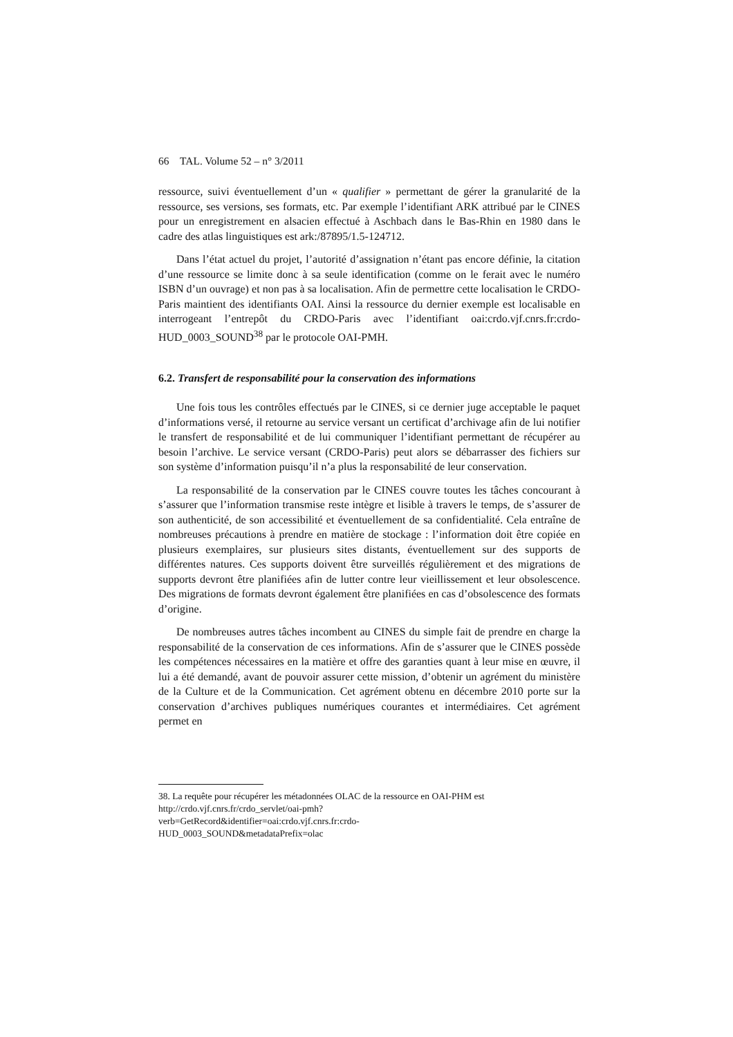66 TAL. Volume 52 – n° 3/2011
ressource, suivi éventuellement d’un « qualifier » permettant de gérer la granularité de la ressource, ses versions, ses formats, etc. Par exemple l’identifiant ARK attribué par le CINES pour un enregistrement en alsacien effectué à Aschbach dans le Bas-Rhin en 1980 dans le cadre des atlas linguistiques est ark:/87895/1.5-124712.
Dans l’état actuel du projet, l’autorité d’assignation n’étant pas encore définie, la citation d’une ressource se limite donc à sa seule identification (comme on le ferait avec le numéro ISBN d’un ouvrage) et non pas à sa localisation. Afin de permettre cette localisation le CRDO-Paris maintient des identifiants OAI. Ainsi la ressource du dernier exemple est localisable en interrogeant l’entrepôt du CRDO-Paris avec l’identifiant oai:crdo.vjf.cnrs.fr:crdo-HUD_0003_SOUND<sup>38</sup> par le protocole OAI-PMH.
6.2. Transfert de responsabilité pour la conservation des informations
Une fois tous les contrôles effectués par le CINES, si ce dernier juge acceptable le paquet d’informations versé, il retourne au service versant un certificat d’archivage afin de lui notifier le transfert de responsabilité et de lui communiquer l’identifiant permettant de récupérer au besoin l’archive. Le service versant (CRDO-Paris) peut alors se débarrasser des fichiers sur son système d’information puisqu’il n’a plus la responsabilité de leur conservation.
La responsabilité de la conservation par le CINES couvre toutes les tâches concourant à s’assurer que l’information transmise reste intègre et lisible à travers le temps, de s’assurer de son authenticité, de son accessibilité et éventuellement de sa confidentialité. Cela entraîne de nombreuses précautions à prendre en matière de stockage : l’information doit être copiée en plusieurs exemplaires, sur plusieurs sites distants, éventuellement sur des supports de différentes natures. Ces supports doivent être surveillés régulièrement et des migrations de supports devront être planifiées afin de lutter contre leur vieillissement et leur obsolescence. Des migrations de formats devront également être planifiées en cas d’obsolescence des formats d’origine.
De nombreuses autres tâches incombent au CINES du simple fait de prendre en charge la responsabilité de la conservation de ces informations. Afin de s’assurer que le CINES possède les compétences nécessaires en la matière et offre des garanties quant à leur mise en œuvre, il lui a été demandé, avant de pouvoir assurer cette mission, d’obtenir un agrément du ministère de la Culture et de la Communication. Cet agrément obtenu en décembre 2010 porte sur la conservation d’archives publiques numériques courantes et intermédiaires. Cet agrément permet en
38. La requête pour récupérer les métadonnées OLAC de la ressource en OAI-PHM est
http://crdo.vjf.cnrs.fr/crdo_servlet/oai-pmh?
verb=GetRecord&identifier=oai:crdo.vjf.cnrs.fr:crdo-
HUD_0003_SOUND&metadataPrefix=olac